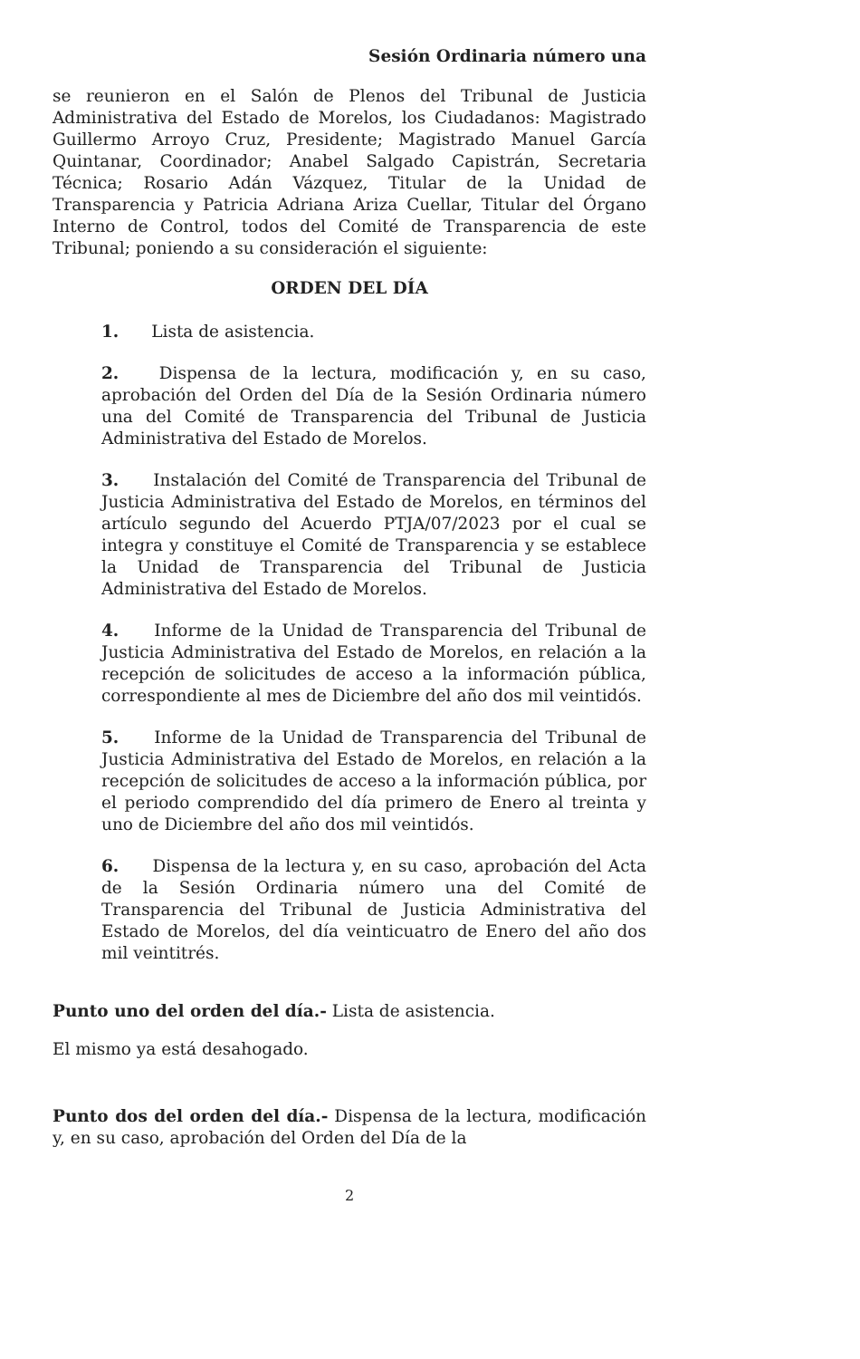Sesión Ordinaria número una
se reunieron en el Salón de Plenos del Tribunal de Justicia Administrativa del Estado de Morelos, los Ciudadanos: Magistrado Guillermo Arroyo Cruz, Presidente; Magistrado Manuel García Quintanar, Coordinador; Anabel Salgado Capistrán, Secretaria Técnica; Rosario Adán Vázquez, Titular de la Unidad de Transparencia y Patricia Adriana Ariza Cuellar, Titular del Órgano Interno de Control, todos del Comité de Transparencia de este Tribunal; poniendo a su consideración el siguiente:
ORDEN DEL DÍA
1. Lista de asistencia.
2. Dispensa de la lectura, modificación y, en su caso, aprobación del Orden del Día de la Sesión Ordinaria número una del Comité de Transparencia del Tribunal de Justicia Administrativa del Estado de Morelos.
3. Instalación del Comité de Transparencia del Tribunal de Justicia Administrativa del Estado de Morelos, en términos del artículo segundo del Acuerdo PTJA/07/2023 por el cual se integra y constituye el Comité de Transparencia y se establece la Unidad de Transparencia del Tribunal de Justicia Administrativa del Estado de Morelos.
4. Informe de la Unidad de Transparencia del Tribunal de Justicia Administrativa del Estado de Morelos, en relación a la recepción de solicitudes de acceso a la información pública, correspondiente al mes de Diciembre del año dos mil veintidós.
5. Informe de la Unidad de Transparencia del Tribunal de Justicia Administrativa del Estado de Morelos, en relación a la recepción de solicitudes de acceso a la información pública, por el periodo comprendido del día primero de Enero al treinta y uno de Diciembre del año dos mil veintidós.
6. Dispensa de la lectura y, en su caso, aprobación del Acta de la Sesión Ordinaria número una del Comité de Transparencia del Tribunal de Justicia Administrativa del Estado de Morelos, del día veinticuatro de Enero del año dos mil veintitrés.
Punto uno del orden del día.- Lista de asistencia.
El mismo ya está desahogado.
Punto dos del orden del día.- Dispensa de la lectura, modificación y, en su caso, aprobación del Orden del Día de la
2